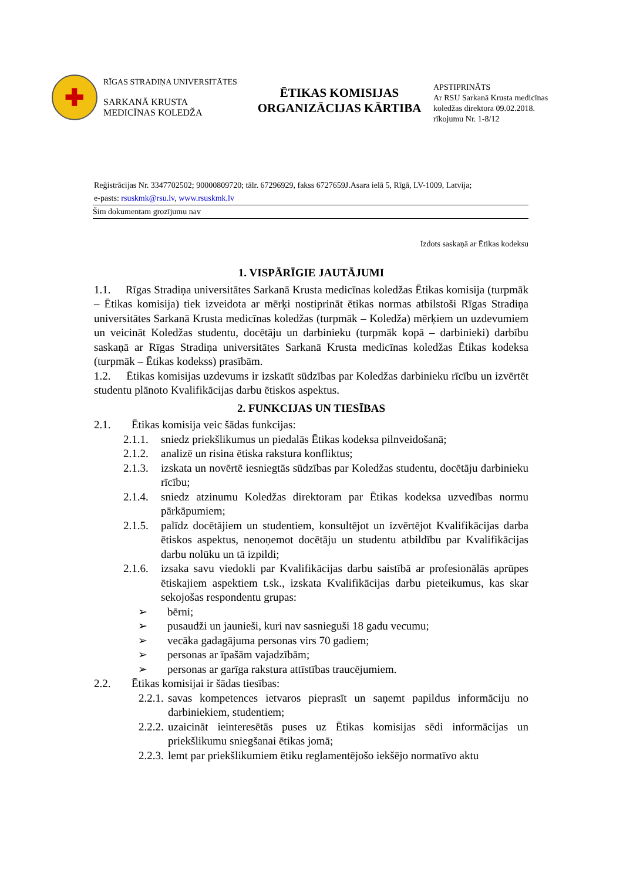✚
RĪGAS STRADIŅA UNIVERSITĀTES
SARKANĀ KRUSTA
MEDICĪNAS KOLEDŽA
ĒTIKAS KOMISIJAS
ORGANIZĀCIJAS KĀRTIBA
APSTIPRINĀTS
Ar RSU Sarkanā Krusta medicīnas
koledžas direktora 09.02.2018.
rīkojumu Nr. 1-8/12
Reģistrācijas Nr. 3347702502; 90000809720; tālr. 67296929, fakss 6727659J.Asara ielā 5, Rīgā, LV-1009, Latvija;
e-pasts: rsuskmk@rsu.lv, www.rsuskmk.lv
Šim dokumentam grozījumu nav
Izdots saskaņā ar Ētikas kodeksu
1. VISPĀRĪGIE JAUTĀJUMI
1.1. Rīgas Stradiņa universitātes Sarkanā Krusta medicīnas koledžas Ētikas komisija (turpmāk – Ētikas komisija) tiek izveidota ar mērķi nostiprināt ētikas normas atbilstoši Rīgas Stradiņa universitātes Sarkanā Krusta medicīnas koledžas (turpmāk – Koledža) mērķiem un uzdevumiem un veicināt Koledžas studentu, docētāju un darbinieku (turpmāk kopā – darbinieki) darbību saskaņā ar Rīgas Stradiņa universitātes Sarkanā Krusta medicīnas koledžas Ētikas kodeksa (turpmāk – Ētikas kodekss) prasībām.
1.2. Ētikas komisijas uzdevums ir izskatīt sūdzības par Koledžas darbinieku rīcību un izvērtēt studentu plānoto Kvalifikācijas darbu ētiskos aspektus.
2. FUNKCIJAS UN TIESĪBAS
2.1. Ētikas komisija veic šādas funkcijas:
2.1.1.
sniedz priekšlikumus un piedalās Ētikas kodeksa pilnveidošanā;
2.1.2.
analizē un risina ētiska rakstura konfliktus;
2.1.3.
izskata un novērtē iesniegtās sūdzības par Koledžas studentu, docētāju darbinieku rīcību;
2.1.4.
sniedz atzinumu Koledžas direktoram par Ētikas kodeksa uzvedības normu pārkāpumiem;
2.1.5.
palīdz docētājiem un studentiem, konsultējot un izvērtējot Kvalifikācijas darba ētiskos aspektus, nenoņemot docētāju un studentu atbildību par Kvalifikācijas darbu nolūku un tā izpildi;
2.1.6.
izsaka savu viedokli par Kvalifikācijas darbu saistībā ar profesionālās aprūpes ētiskajiem aspektiem t.sk., izskata Kvalifikācijas darbu pieteikumus, kas skar sekojošas respondentu grupas:
➢ bērni;
➢ pusaudži un jaunieši, kuri nav sasnieguši 18 gadu vecumu;
➢ vecāka gadagājuma personas virs 70 gadiem;
➢ personas ar īpašām vajadzībām;
➢ personas ar garīga rakstura attīstības traucējumiem.
2.2. Ētikas komisijai ir šādas tiesības:
2.2.1.
savas kompetences ietvaros pieprasīt un saņemt papildus informāciju no darbiniekiem, studentiem;
2.2.2.
uzaicināt ieinteresētās puses uz Ētikas komisijas sēdi informācijas un priekšlikumu sniegšanai ētikas jomā;
2.2.3.
lemt par priekšlikumiem ētiku reglamentējošo iekšējo normatīvo aktu